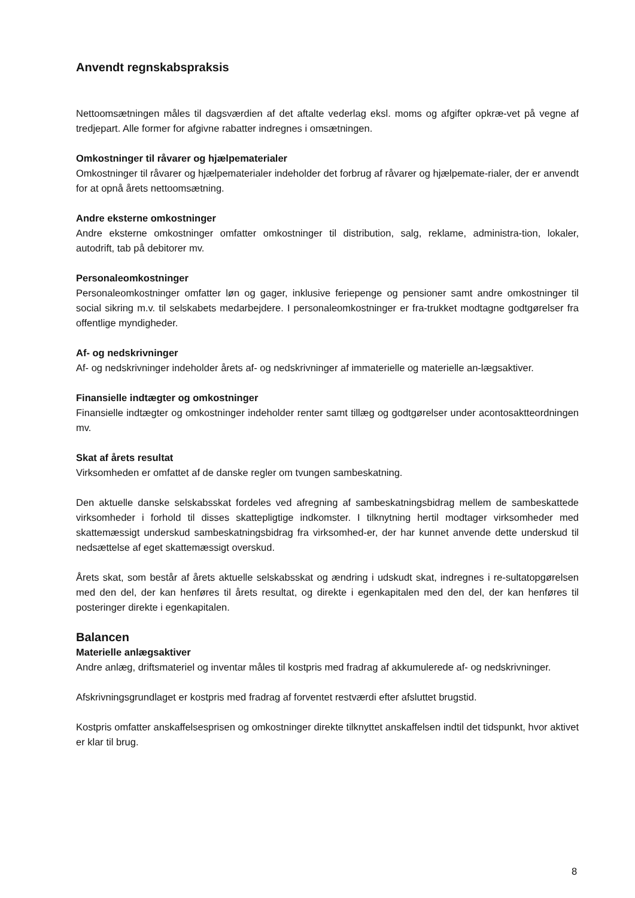Anvendt regnskabspraksis
Nettoomsætningen måles til dagsværdien af det aftalte vederlag eksl. moms og afgifter opkræ-vet på vegne af tredjepart. Alle former for afgivne rabatter indregnes i omsætningen.
Omkostninger til råvarer og hjælpematerialer
Omkostninger til råvarer og hjælpematerialer indeholder det forbrug af råvarer og hjælpemate-rialer, der er anvendt for at opnå årets nettoomsætning.
Andre eksterne omkostninger
Andre eksterne omkostninger omfatter omkostninger til distribution, salg, reklame, administra-tion, lokaler, autodrift, tab på debitorer mv.
Personaleomkostninger
Personaleomkostninger omfatter løn og gager, inklusive feriepenge og pensioner samt andre omkostninger til social sikring m.v. til selskabets medarbejdere. I personaleomkostninger er fra-trukket modtagne godtgørelser fra offentlige myndigheder.
Af- og nedskrivninger
Af- og nedskrivninger indeholder årets af- og nedskrivninger af immaterielle og materielle an-lægsaktiver.
Finansielle indtægter og omkostninger
Finansielle indtægter og omkostninger indeholder renter samt tillæg og godtgørelser under acontosaktteordningen mv.
Skat af årets resultat
Virksomheden er omfattet af de danske regler om tvungen sambeskatning.
Den aktuelle danske selskabsskat fordeles ved afregning af sambeskatningsbidrag mellem de sambeskattede virksomheder i forhold til disses skattepligtige indkomster. I tilknytning hertil modtager virksomheder med skattemæssigt underskud sambeskatningsbidrag fra virksomhed-er, der har kunnet anvende dette underskud til nedsættelse af eget skattemæssigt overskud.
Årets skat, som består af årets aktuelle selskabsskat og ændring i udskudt skat, indregnes i re-sultatopgørelsen med den del, der kan henføres til årets resultat, og direkte i egenkapitalen med den del, der kan henføres til posteringer direkte i egenkapitalen.
Balancen
Materielle anlægsaktiver
Andre anlæg, driftsmateriel og inventar måles til kostpris med fradrag af akkumulerede af- og nedskrivninger.
Afskrivningsgrundlaget er kostpris med fradrag af forventet restværdi efter afsluttet brugstid.
Kostpris omfatter anskaffelsesprisen og omkostninger direkte tilknyttet anskaffelsen indtil det tidspunkt, hvor aktivet er klar til brug.
8